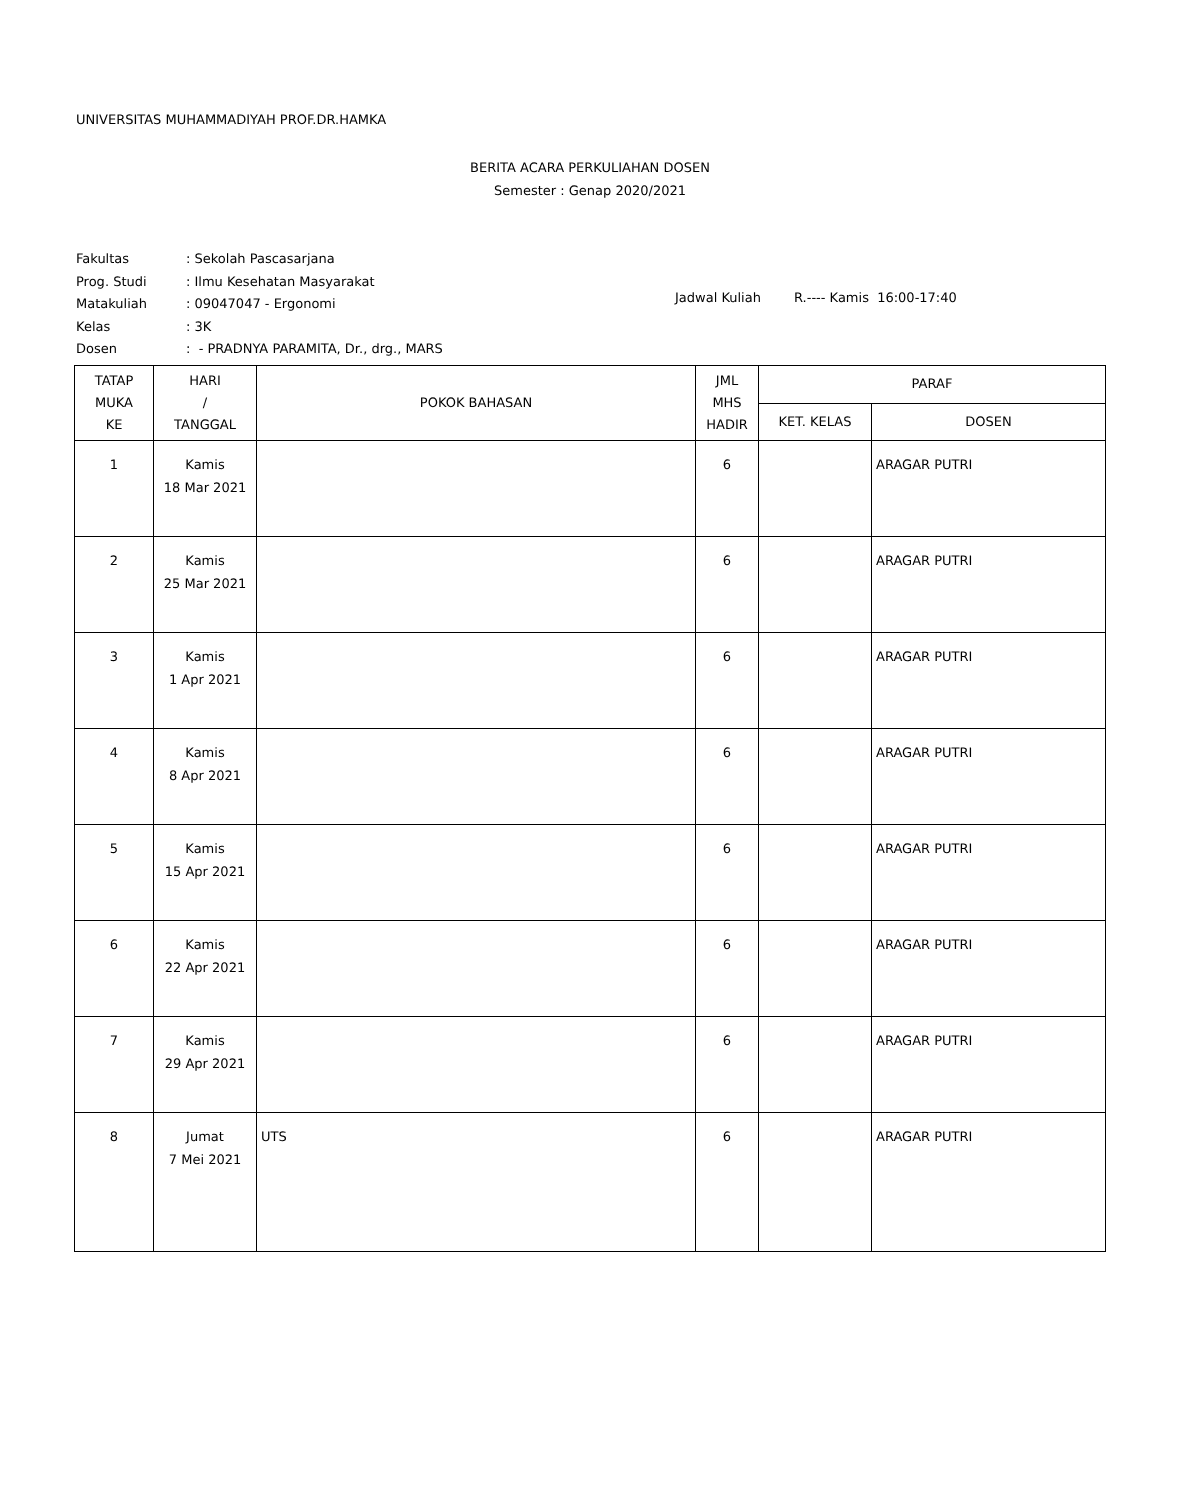UNIVERSITAS MUHAMMADIYAH PROF.DR.HAMKA
BERITA ACARA PERKULIAHAN DOSEN
Semester : Genap 2020/2021
Fakultas: Sekolah Pascasarjana
Prog. Studi: Ilmu Kesehatan Masyarakat
Matakuliah: 09047047 - Ergonomi
Kelas: 3K
Dosen: - PRADNYA PARAMITA, Dr., drg., MARS
Jadwal Kuliah R.---- Kamis 16:00-17:40
| TATAP MUKA KE | HARI / TANGGAL | POKOK BAHASAN | JML MHS HADIR | PARAF | |
| --- | --- | --- | --- | --- | --- |
| | | | | KET. KELAS | DOSEN |
| 1 | Kamis 18 Mar 2021 | | 6 | | ARAGAR PUTRI |
| 2 | Kamis 25 Mar 2021 | | 6 | | ARAGAR PUTRI |
| 3 | Kamis 1 Apr 2021 | | 6 | | ARAGAR PUTRI |
| 4 | Kamis 8 Apr 2021 | | 6 | | ARAGAR PUTRI |
| 5 | Kamis 15 Apr 2021 | | 6 | | ARAGAR PUTRI |
| 6 | Kamis 22 Apr 2021 | | 6 | | ARAGAR PUTRI |
| 7 | Kamis 29 Apr 2021 | | 6 | | ARAGAR PUTRI |
| 8 | Jumat 7 Mei 2021 | UTS | 6 | | ARAGAR PUTRI |